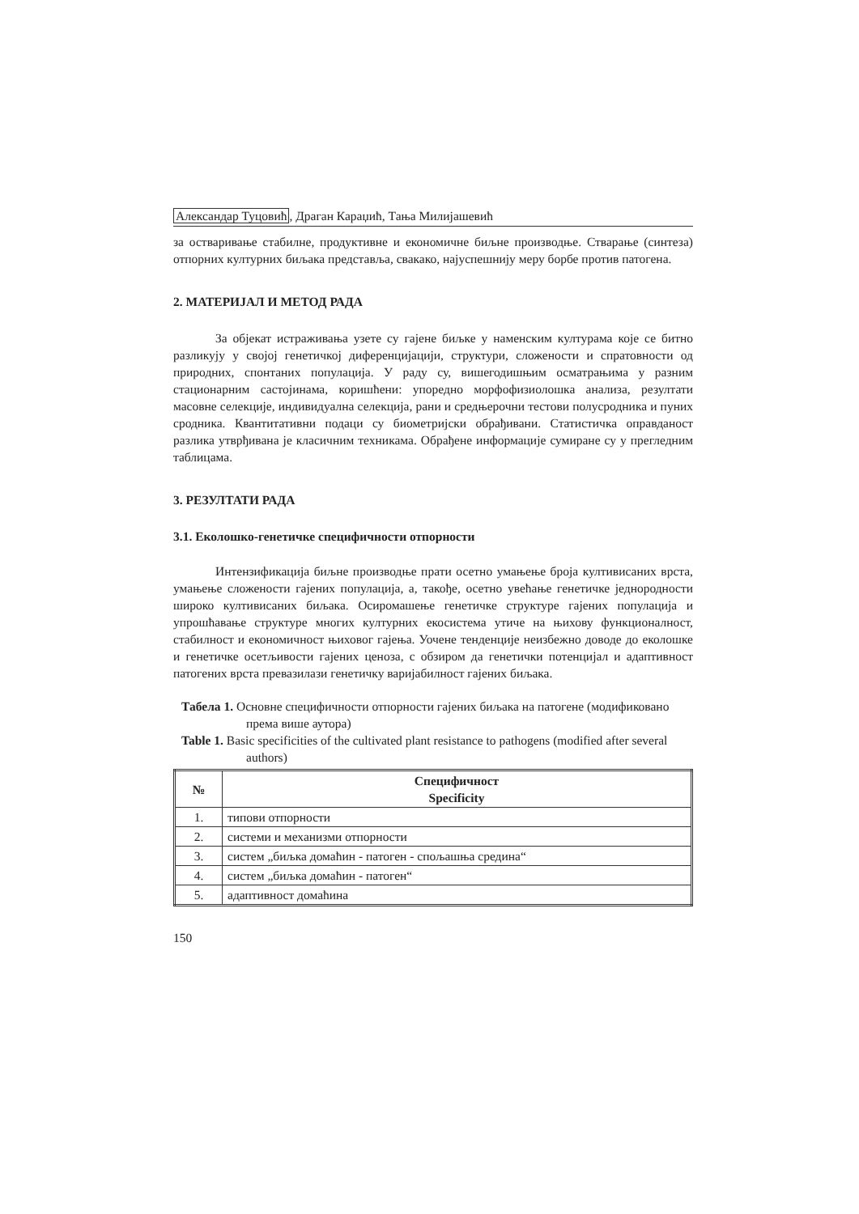Александар Туцовић, Драган Караџић, Тања Милијашевић
за остваривање стабилне, продуктивне и економичне биљне производње. Стварање (синтеза) отпорних културних биљака представља, свакако, најуспешнију меру борбе против патогена.
2. МАТЕРИЈАЛ И МЕТОД РАДА
За објекат истраживања узете су гајене биљке у наменским културама које се битно разликују у својој генетичкој диференцијацији, структури, сложености и спратовности од природних, спонтаних популација. У раду су, вишегодишњим осматрањима у разним стационарним састојинама, коришћени: упоредно морфофизиолошка анализа, резултати масовне селекције, индивидуална селекција, рани и средњерочни тестови полусродника и пуних сродника. Квантитативни подаци су биометријски обрађивани. Статистичка оправданост разлика утврђивана је класичним техникама. Обрађене информације сумиране су у прегледним таблицама.
3. РЕЗУЛТАТИ РАДА
3.1. Еколошко-генетичке специфичности отпорности
Интензификација биљне производње прати осетно умањење броја култивисаних врста, умањење сложености гајених популација, а, такође, осетно увећање генетичке једнородности широко култивисаних биљака. Осиромашење генетичке структуре гајених популација и упрошћавање структуре многих културних екосистема утиче на њихову функционалност, стабилност и економичност њиховог гајења. Уочене тенденције неизбежно доводе до еколошке и генетичке осетљивости гајених ценоза, с обзиром да генетички потенцијал и адаптивност патогених врста превазилази генетичку варијабилност гајених биљака.
Табела 1. Основне специфичности отпорности гајених биљака на патогене (модификовано према више аутора)
Table 1. Basic specificities of the cultivated plant resistance to pathogens (modified after several authors)
| № | Специфичност Specificity |
| --- | --- |
| 1. | типови отпорности |
| 2. | системи и механизми отпорности |
| 3. | систем „биљка домаћин - патоген - спољашња средина“ |
| 4. | систем „биљка домаћин - патоген“ |
| 5. | адаптивност домаћина |
150